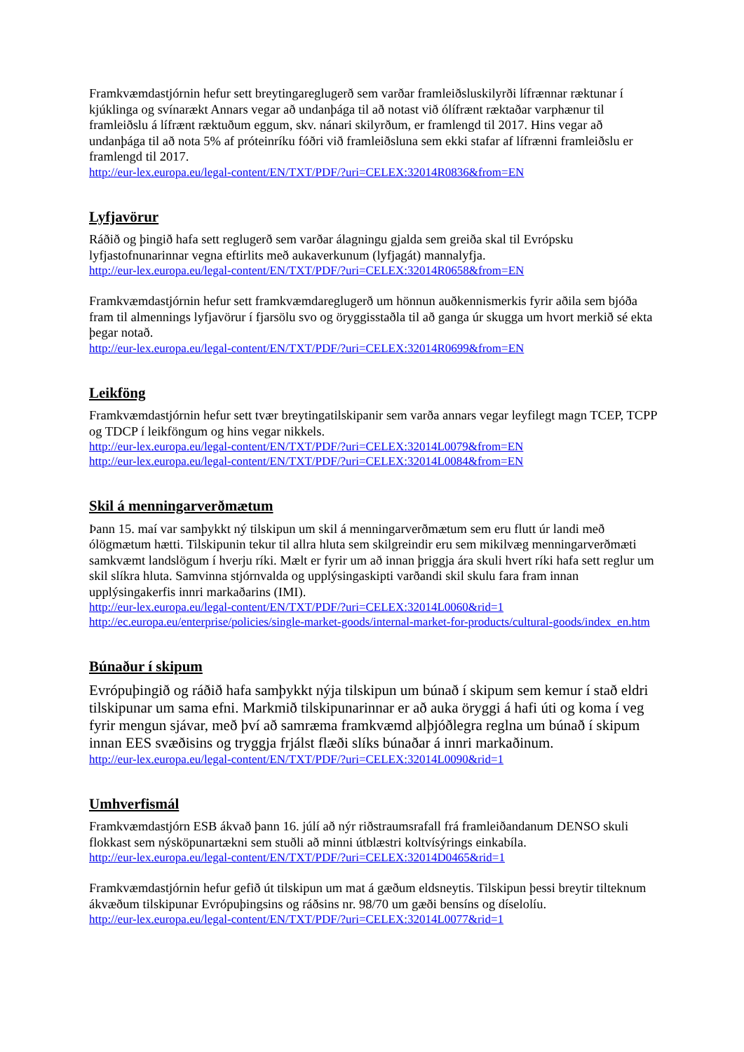Framkvæmdastjórnin hefur sett breytingareglugerð sem varðar framleiðsluskilyrði lífrænnar ræktunar í kjúklinga og svínarækt Annars vegar að undanþága til að notast við ólífrænt ræktaðar varphænur til framleiðslu á lífrænt ræktuðum eggum, skv. nánari skilyrðum, er framlengd til 2017. Hins vegar að undanþága til að nota 5% af próteinríku fóðri við framleiðsluna sem ekki stafar af lífrænni framleiðslu er framlengd til 2017.
http://eur-lex.europa.eu/legal-content/EN/TXT/PDF/?uri=CELEX:32014R0836&from=EN
Lyfjavörur
Ráðið og þingið hafa sett reglugerð sem varðar álagningu gjalda sem greiða skal til Evrópsku lyfjastofnunarinnar vegna eftirlits með aukaverkunum (lyfjagát) mannalyfja.
http://eur-lex.europa.eu/legal-content/EN/TXT/PDF/?uri=CELEX:32014R0658&from=EN
Framkvæmdastjórnin hefur sett framkvæmdareglugerð um hönnun auðkennismerkis fyrir aðila sem bjóða fram til almennings lyfjavörur í fjarsölu svo og öryggisstaðla til að ganga úr skugga um hvort merkið sé ekta þegar notað.
http://eur-lex.europa.eu/legal-content/EN/TXT/PDF/?uri=CELEX:32014R0699&from=EN
Leikföng
Framkvæmdastjórnin hefur sett tvær breytingatilskipanir sem varða annars vegar leyfilegt magn TCEP, TCPP og TDCP í leikföngum og hins vegar nikkels.
http://eur-lex.europa.eu/legal-content/EN/TXT/PDF/?uri=CELEX:32014L0079&from=EN
http://eur-lex.europa.eu/legal-content/EN/TXT/PDF/?uri=CELEX:32014L0084&from=EN
Skil á menningarverðmætum
Þann 15. maí var samþykkt ný tilskipun um skil á menningarverðmætum sem eru flutt úr landi með ólögmætum hætti. Tilskipunin tekur til allra hluta sem skilgreindir eru sem mikilvæg menningarverðmæti samkvæmt landslögum í hverju ríki. Mælt er fyrir um að innan þriggja ára skuli hvert ríki hafa sett reglur um skil slíkra hluta. Samvinna stjórnvalda og upplýsingaskipti varðandi skil skulu fara fram innan upplýsingakerfis innri markaðarins (IMI).
http://eur-lex.europa.eu/legal-content/EN/TXT/PDF/?uri=CELEX:32014L0060&rid=1
http://ec.europa.eu/enterprise/policies/single-market-goods/internal-market-for-products/cultural-goods/index_en.htm
Búnaður í skipum
Evrópuþingið og ráðið hafa samþykkt nýja tilskipun um búnað í skipum sem kemur í stað eldri tilskipunar um sama efni. Markmið tilskipunarinnar er að auka öryggi á hafi úti og koma í veg fyrir mengun sjávar, með því að samræma framkvæmd alþjóðlegra reglna um búnað í skipum innan EES svæðisins og tryggja frjálst flæði slíks búnaðar á innri markaðinum.
http://eur-lex.europa.eu/legal-content/EN/TXT/PDF/?uri=CELEX:32014L0090&rid=1
Umhverfismál
Framkvæmdastjórn ESB ákvað þann 16. júlí að nýr riðstraumsrafall frá framleiðandanum DENSO skuli flokkast sem nýsköpunartækni sem stuðli að minni útblæstri koltvísýrings einkabíla.
http://eur-lex.europa.eu/legal-content/EN/TXT/PDF/?uri=CELEX:32014D0465&rid=1
Framkvæmdastjórnin hefur gefið út tilskipun um mat á gæðum eldsneytis. Tilskipun þessi breytir tilteknum ákvæðum tilskipunar Evrópuþingsins og ráðsins nr. 98/70 um gæði bensíns og díselolíu.
http://eur-lex.europa.eu/legal-content/EN/TXT/PDF/?uri=CELEX:32014L0077&rid=1